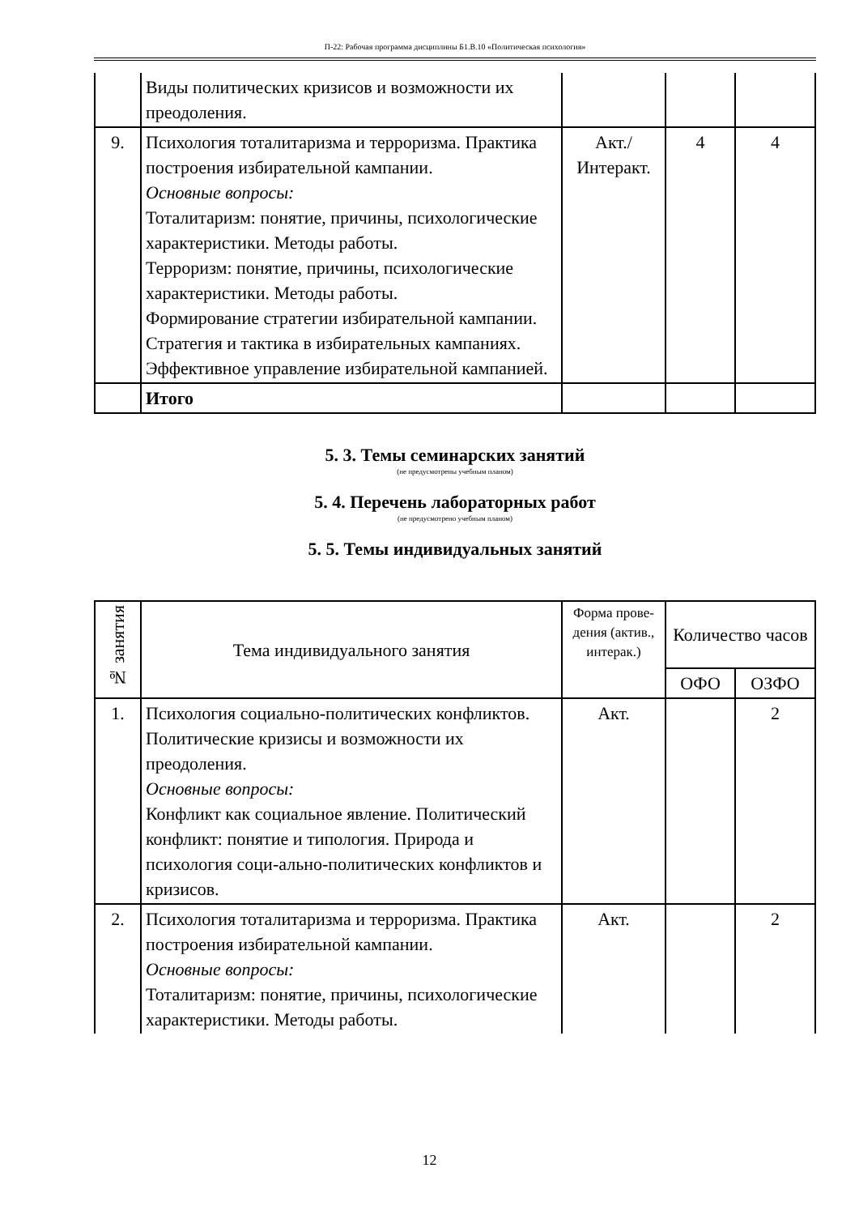П-22: Рабочая программа дисциплины Б1.В.10 «Политическая психология»
| | Виды политических кризисов и возможности их преодоления. | | | |
| 9. | Психология тоталитаризма и терроризма. Практика построения избирательной кампании. Основные вопросы: Тоталитаризм: понятие, причины, психологические характеристики. Методы работы. Терроризм: понятие, причины, психологические характеристики. Методы работы. Формирование стратегии избирательной кампании. Стратегия и тактика в избирательных кампаниях. Эффективное управление избирательной кампанией. | Акт./ Интеракт. | 4 | 4 |
| | Итого | | | |
5. 3. Темы семинарских занятий
(не предусмотрены учебным планом)
5. 4. Перечень лабораторных работ
(не предусмотрено учебным планом)
5. 5. Темы индивидуальных занятий
| № занятия | Тема индивидуального занятия | Форма прове-дения (актив., интерак.) | Количество часов | |
| --- | --- | --- | --- | --- |
| | | | ОФО | ОЗФО |
| 1. | Психология социально-политических конфликтов. Политические кризисы и возможности их преодоления. Основные вопросы: Конфликт как социальное явление. Политический конфликт: понятие и типология. Природа и психология соци-ально-политических конфликтов и кризисов. | Акт. | | 2 |
| 2. | Психология тоталитаризма и терроризма. Практика построения избирательной кампании. Основные вопросы: Тоталитаризм: понятие, причины, психологические характеристики. Методы работы. | Акт. | | 2 |
12